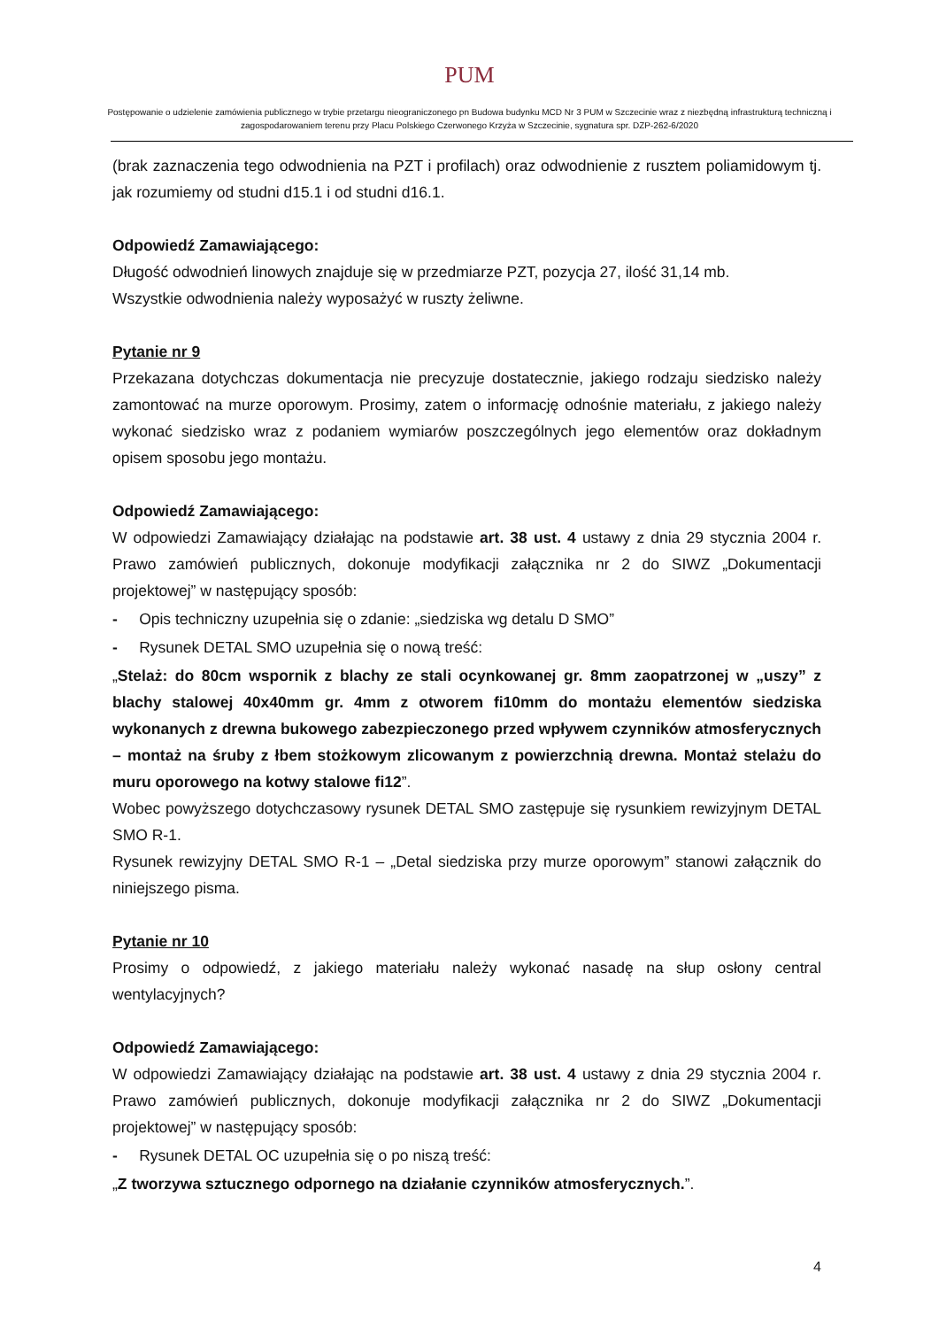PUM
Postępowanie o udzielenie zamówienia publicznego w trybie przetargu nieograniczonego pn Budowa budynku MCD Nr 3 PUM w Szczecinie wraz z niezbędną infrastrukturą techniczną i zagospodarowaniem terenu przy Placu Polskiego Czerwonego Krzyża w Szczecinie, sygnatura spr. DZP-262-6/2020
(brak zaznaczenia tego odwodnienia na PZT i profilach) oraz odwodnienie z rusztem poliamidowym tj. jak rozumiemy od studni d15.1 i od studni d16.1.
Odpowiedź Zamawiającego:
Długość odwodnień linowych znajduje się w przedmiarze PZT, pozycja 27, ilość 31,14 mb.
Wszystkie odwodnienia należy wyposażyć w ruszty żeliwne.
Pytanie nr 9
Przekazana dotychczas dokumentacja nie precyzuje dostatecznie, jakiego rodzaju siedzisko należy zamontować na murze oporowym. Prosimy, zatem o informację odnośnie materiału, z jakiego należy wykonać siedzisko wraz z podaniem wymiarów poszczególnych jego elementów oraz dokładnym opisem sposobu jego montażu.
Odpowiedź Zamawiającego:
W odpowiedzi Zamawiający działając na podstawie art. 38 ust. 4 ustawy z dnia 29 stycznia 2004 r. Prawo zamówień publicznych, dokonuje modyfikacji załącznika nr 2 do SIWZ „Dokumentacji projektowej” w następujący sposób:
- Opis techniczny uzupełnia się o zdanie: „siedziska wg detalu D SMO”
- Rysunek DETAL SMO uzupełnia się o nową treść:
„Stelaż: do 80cm wspornik z blachy ze stali ocynkowanej gr. 8mm zaopatrzonej w „uszy” z blachy stalowej 40x40mm gr. 4mm z otworem fi10mm do montażu elementów siedziska wykonanych z drewna bukowego zabezpieczonego przed wpływem czynników atmosferycznych – montaż na śruby z łbem stożkowym zlicowanym z powierzchnią drewna. Montaż stelażu do muru oporowego na kotwy stalowe fi12”.
Wobec powyższego dotychczasowy rysunek DETAL SMO zastępuje się rysunkiem rewizyjnym DETAL SMO R-1.
Rysunek rewizyjny DETAL SMO R-1 – „Detal siedziska przy murze oporowym” stanowi załącznik do niniejszego pisma.
Pytanie nr 10
Prosimy o odpowiedź, z jakiego materiału należy wykonać nasadę na słup osłony central wentylacyjnych?
Odpowiedź Zamawiającego:
W odpowiedzi Zamawiający działając na podstawie art. 38 ust. 4 ustawy z dnia 29 stycznia 2004 r. Prawo zamówień publicznych, dokonuje modyfikacji załącznika nr 2 do SIWZ „Dokumentacji projektowej” w następujący sposób:
- Rysunek DETAL OC uzupełnia się o po niszą treść:
„Z tworzywa sztucznego odpornego na działanie czynników atmosferycznych.”.
4